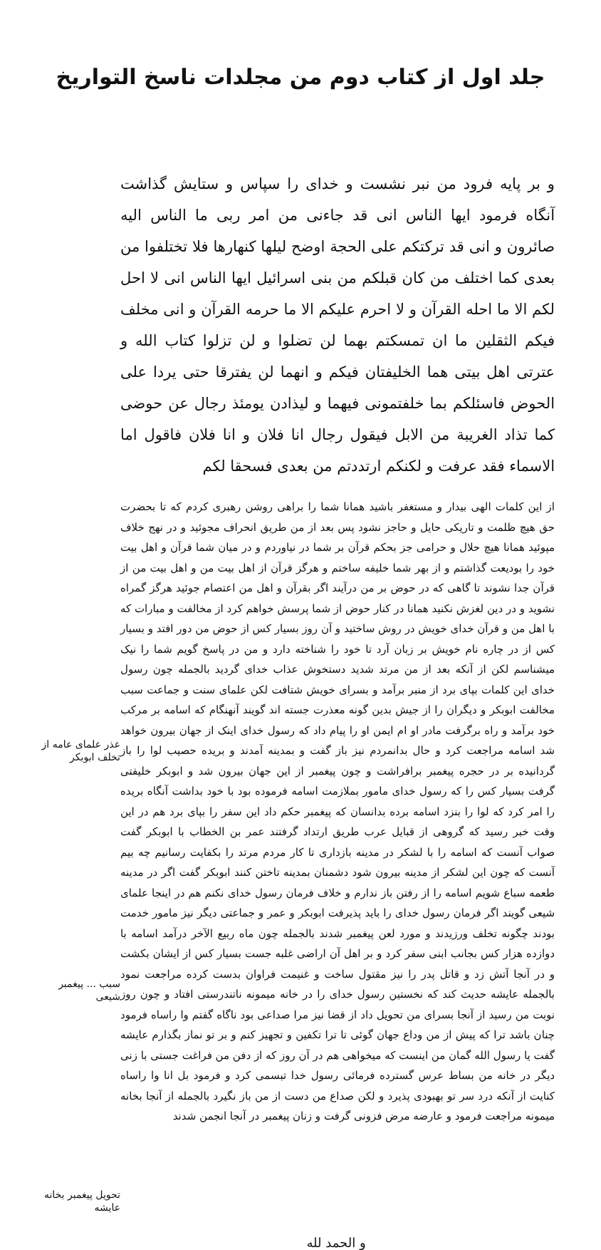جلد اول از کتاب دوم من مجلدات ناسخ التواریخ
و بر پایه فرود من نبر نشست و خدای را سپاس و ستایش گذاشت آنگاه فرمود ایها الناس انی قد جاءنی من امر ربی ما الناس الیه صائرون و انی قد ترکتکم علی الحجة اوضح لیلها کنهارها فلا تختلفوا من بعدی کما اختلف من کان قبلکم من بنی اسرائیل ایها الناس انی لا احل لکم الا ما احله القرآن و لا احرم علیکم الا ما حرمه القرآن و انی مخلف فیکم الثقلین ما ان تمسکتم بهما لن تضلوا و لن تزلوا کتاب الله و عترتی اهل بیتی هما الخلیفتان فیکم و انهما لن یفترقا حتی یردا علی الحوض فاسئلکم بما خلفتمونی فیهما و لیذادن یومئذ رجال عن حوضی کما تذاد الغریبة من الابل فیقول رجال انا فلان و انا فلان فاقول اما الاسماء فقد عرفت و لکنکم ارتددتم من بعدی فسحقا لکم
از این کلمات الهی بیدار و مستغفر باشید همانا شما را براهی روشن رهبری کردم که تا بحضرت حق هیچ ظلمت و تاریکی حایل و حاجز نشود پس بعد از من طریق انحراف مجوئید و در نهج خلاف مپوئید همانا هیچ حلال و حرامی جز بحکم قرآن بر شما در نیاوردم و در میان شما قرآن و اهل بیت خود را بودیعت گذاشتم و از بهر شما خلیفه ساختم و هرگز قرآن از اهل بیت من و اهل بیت من از قرآن جدا نشوند تا گاهی که در حوض بر من درآیند اگر بقرآن و اهل من اعتصام جوئید هرگز گمراه نشوید و در دین لغزش نکنید همانا در کنار حوض از شما پرسش خواهم کرد از مخالفت و مبارات که با اهل من و قرآن خدای خویش در روش ساختید و آن روز بسیار کس از حوض من دور افتد و بسیار کس از در چاره نام خویش بر زبان آرد تا خود را شناخته دارد و من در پاسخ گویم شما را نیک میشناسم لکن از آنکه بعد از من مرتد شدید دستخوش عذاب خدای گردید بالجمله چون رسول خدای این کلمات بپای برد از منبر برآمد و بسرای خویش شتافت لکن علمای سنت و جماعت سبب مخالفت ابوبکر و دیگران را از جیش بدین گونه معذرت جسته اند گویند آنهنگام که اسامه بر مرکب خود برآمد و راه برگرفت مادر او ام ایمن او را پیام داد که رسول خدای اینک از جهان بیرون خواهد شد اسامه مراجعت کرد و حال بدانمردم نیز باز گفت و بمدینه آمدند و بریده حصیب لوا را باز گردانیده بر در حجره پیغمبر برافراشت و چون پیغمبر از این جهان بیرون شد و ابوبکر خلیفتی گرفت بسیار کس را که رسول خدای مامور بملازمت اسامه فرموده بود با خود بداشت آنگاه بریده را امر کرد که لوا را بنزد اسامه برده بدانسان که پیغمبر حکم داد این سفر را بپای برد هم در این وقت خبر رسید که گروهی از قبایل عرب طریق ارتداد گرفتند عمر بن الخطاب با ابوبکر گفت صواب آنست که اسامه را با لشکر در مدینه بازداری تا کار مردم مرتد را بکفایت رسانیم چه بیم آنست که چون این لشکر از مدینه بیرون شود دشمنان بمدینه تاختن کنند ابوبکر گفت اگر در مدینه طعمه سباع شویم اسامه را از رفتن باز ندارم و خلاف فرمان رسول خدای نکنم هم در اینجا علمای شیعی گویند اگر فرمان رسول خدای را باید پذیرفت ابوبکر و عمر و جماعتی دیگر نیز مامور خدمت بودند چگونه تخلف ورزیدند و مورد لعن پیغمبر شدند بالجمله چون ماه ربیع الآخر درآمد اسامه با دوازده هزار کس بجانب ابنی سفر کرد و بر اهل آن اراضی غلبه جست بسیار کس از ایشان بکشت و در آنجا آتش زد و قاتل پدر را نیز مقتول ساخت و غنیمت فراوان بدست کرده مراجعت نمود بالجمله عایشه حدیث کند که نخستین رسول خدای را در خانه میمونه ناتندرستی افتاد و چون روز نوبت من رسید از آنجا بسرای من تحویل داد از قضا نیز مرا صداعی بود ناگاه گفتم وا راساه فرمود چنان باشد ترا که پیش از من وداع جهان گوئی تا ترا تکفین و تجهیز کنم و بر تو نماز بگذارم عایشه گفت یا رسول الله گمان من اینست که میخواهی هم در آن روز که از دفن من فراغت جستی با زنی دیگر در خانه من بساط عرس گسترده فرمائی رسول خدا تبسمی کرد و فرمود بل انا وا راساه کنایت از آنکه درد سر تو بهبودی پذیرد و لکن صداع من دست از من باز نگیرد بالجمله از آنجا بخانه میمونه مراجعت فرمود و عارضه مرض فزونی گرفت و زنان پیغمبر در آنجا انجمن شدند
عذر علمای عامه از تخلف ابوبکر
سبب ... پیغمبر شیعی
تحویل پیغمبر بخانه عایشه
و الحمد لله